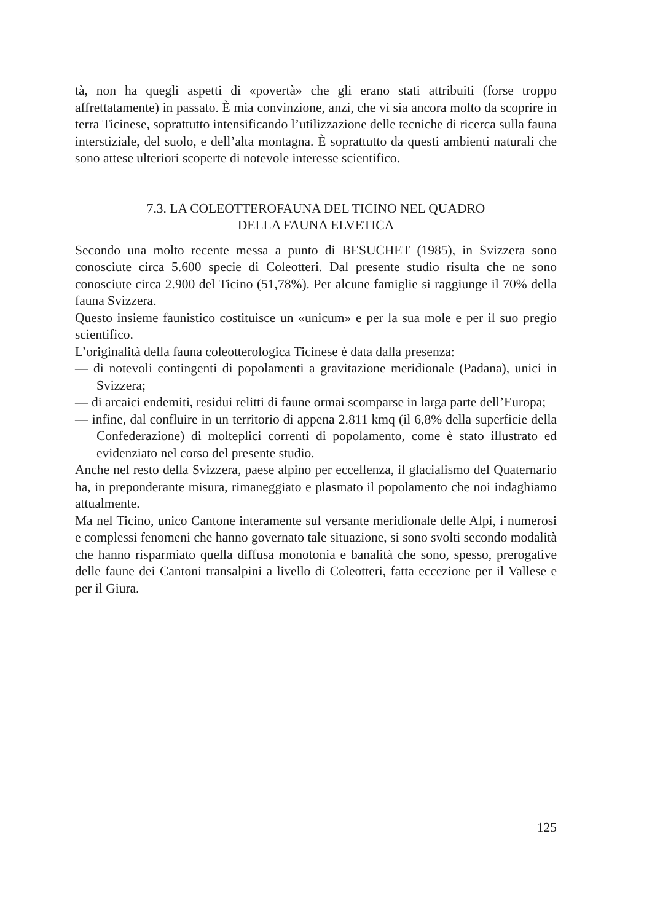tà, non ha quegli aspetti di «povertà» che gli erano stati attribuiti (forse troppo affrettatamente) in passato. È mia convinzione, anzi, che vi sia ancora molto da scoprire in terra Ticinese, soprattutto intensificando l’utilizzazione delle tecniche di ricerca sulla fauna interstiziale, del suolo, e dell’alta montagna. È soprattutto da questi ambienti naturali che sono attese ulteriori scoperte di notevole interesse scientifico.
7.3. LA COLEOTTEROFAUNA DEL TICINO NEL QUADRO
DELLA FAUNA ELVETICA
Secondo una molto recente messa a punto di BESUCHET (1985), in Svizzera sono conosciute circa 5.600 specie di Coleotteri. Dal presente studio risulta che ne sono conosciute circa 2.900 del Ticino (51,78%). Per alcune famiglie si raggiunge il 70% della fauna Svizzera.
Questo insieme faunistico costituisce un «unicum» e per la sua mole e per il suo pregio scientifico.
L’originalità della fauna coleotterologica Ticinese è data dalla presenza:
— di notevoli contingenti di popolamenti a gravitazione meridionale (Padana), unici in Svizzera;
— di arcaici endemiti, residui relitti di faune ormai scomparse in larga parte dell’Europa;
— infine, dal confluire in un territorio di appena 2.811 kmq (il 6,8% della superficie della Confederazione) di molteplici correnti di popolamento, come è stato illustrato ed evidenziato nel corso del presente studio.
Anche nel resto della Svizzera, paese alpino per eccellenza, il glacialismo del Quaternario ha, in preponderante misura, rimaneggiato e plasmato il popolamento che noi indaghiamo attualmente.
Ma nel Ticino, unico Cantone interamente sul versante meridionale delle Alpi, i numerosi e complessi fenomeni che hanno governato tale situazione, si sono svolti secondo modalità che hanno risparmiato quella diffusa monotonia e banalità che sono, spesso, prerogative delle faune dei Cantoni transalpini a livello di Coleotteri, fatta eccezione per il Vallese e per il Giura.
125